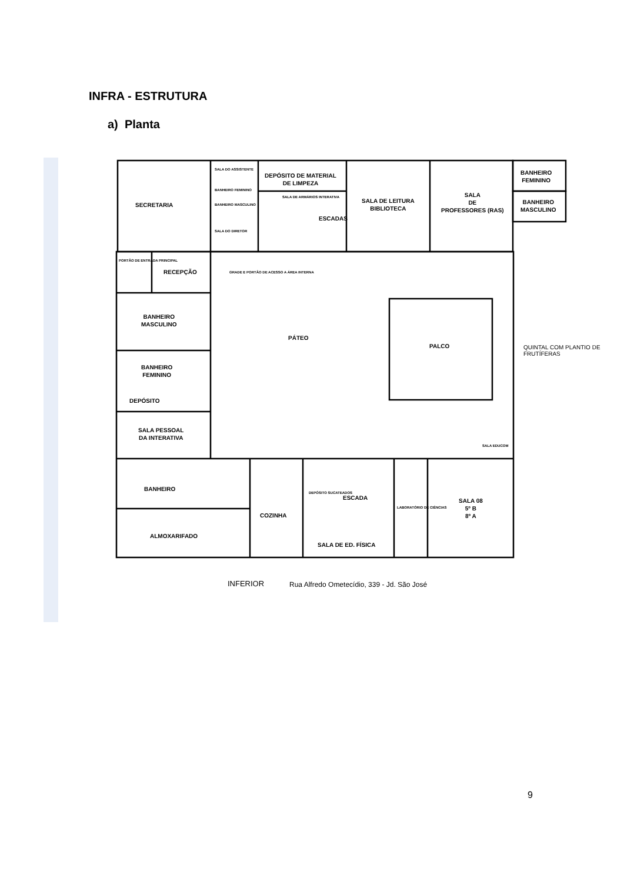INFRA - ESTRUTURA
a) Planta
SECRETARIA
SALA DO ASSISTENTE
BANHEIRO FEMININO
BANHEIRO MASCULINO
SALA DO DIRETOR
DEPÓSITO DE MATERIAL
DE LIMPEZA
SALA DE ARMÁRIOS INTERATIVA
ESCADAS
SALA DE LEITURA
BIBLIOTECA
SALA
DE
PROFESSORES (RAS)
BANHEIRO
FEMININO
BANHEIRO
MASCULINO
PORTÃO DE ENTRADA PRINCIPAL
RECEPÇÃO
GRADE E PORTÃO DE ACESSO A ÁREA INTERNA
BANHEIRO
MASCULINO
PÁTEO
PALCO
BANHEIRO
FEMININO
DEPÓSITO
SALA PESSOAL
DA INTERATIVA
SALA EDUCOM
BANHEIRO
DEPÓSITO SUCATEADOS
ESCADA
LABORATÓRIO DE CIÊNCIAS
SALA 08
5º B
8º A
COZINHA
ALMOXARIFADO
SALA DE ED. FÍSICA
QUINTAL COM PLANTIO DE
FRUTÍFERAS
INFERIOR
Rua Alfredo Ometecídio, 339 - Jd. São José
9